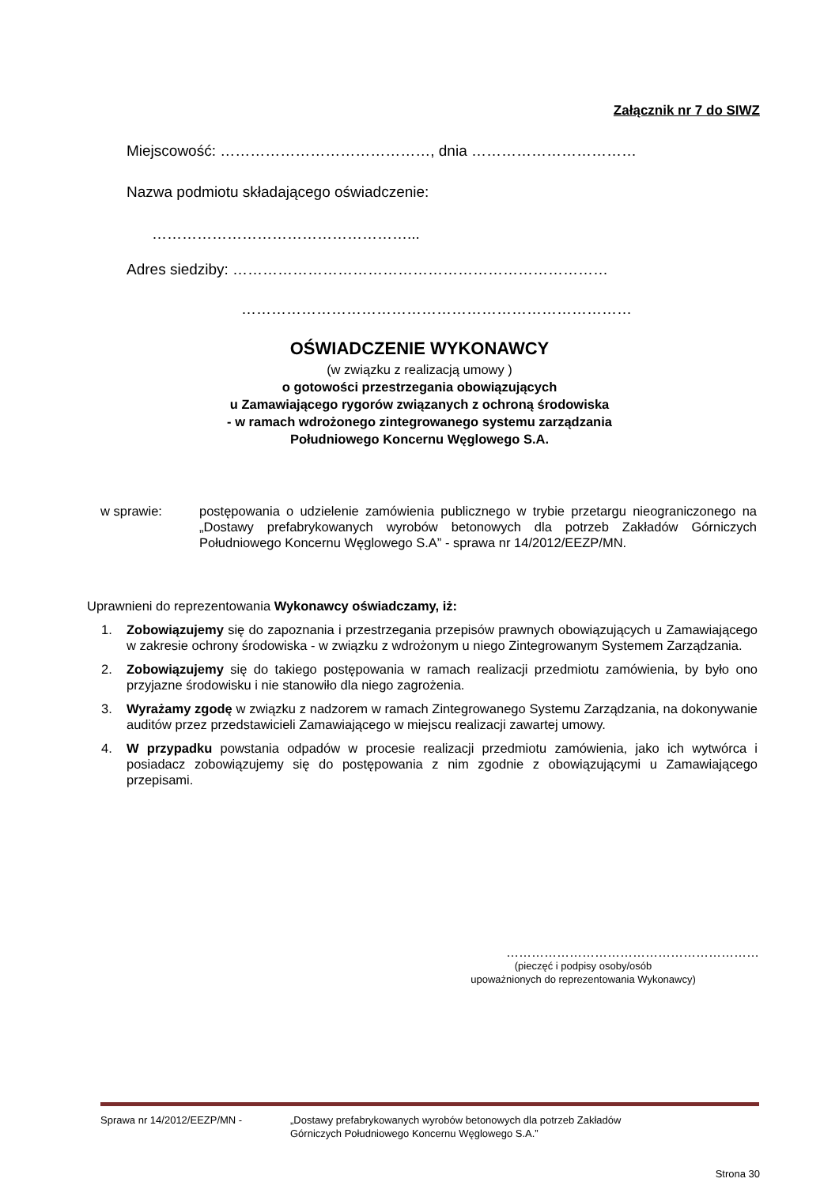Załącznik nr 7 do SIWZ
Miejscowość: ……………………………………, dnia ……………………………
Nazwa podmiotu składającego oświadczenie:
……………………………………………...
Adres siedziby: …………………………………………………………………
……………………………………………………………………
OŚWIADCZENIE WYKONAWCY
(w związku z realizacją umowy )
o gotowości przestrzegania obowiązujących
u Zamawiającego rygorów związanych z ochroną środowiska
- w ramach wdrożonego zintegrowanego systemu zarządzania
Południowego Koncernu Węglowego S.A.
w sprawie: postępowania o udzielenie zamówienia publicznego w trybie przetargu nieograniczonego na „Dostawy prefabrykowanych wyrobów betonowych dla potrzeb Zakładów Górniczych Południowego Koncernu Węglowego S.A” - sprawa nr 14/2012/EEZP/MN.
Uprawnieni do reprezentowania Wykonawcy oświadczamy, iż:
1. Zobowiązujemy się do zapoznania i przestrzegania przepisów prawnych obowiązujących u Zamawiającego w zakresie ochrony środowiska - w związku z wdrożonym u niego Zintegrowanym Systemem Zarządzania.
2. Zobowiązujemy się do takiego postępowania w ramach realizacji przedmiotu zamówienia, by było ono przyjazne środowisku i nie stanowiło dla niego zagrożenia.
3. Wyrażamy zgodę w związku z nadzorem w ramach Zintegrowanego Systemu Zarządzania, na dokonywanie auditów przez przedstawicieli Zamawiającego w miejscu realizacji zawartej umowy.
4. W przypadku powstania odpadów w procesie realizacji przedmiotu zamówienia, jako ich wytwórca i posiadacz zobowiązujemy się do postępowania z nim zgodnie z obowiązującymi u Zamawiającego przepisami.
……………………………………………………
(pieczęć i podpisy osoby/osób
upoważnionych do reprezentowania Wykonawcy)
Sprawa nr 14/2012/EEZP/MN - „Dostawy prefabrykowanych wyrobów betonowych dla potrzeb Zakładów
Górniczych Południowego Koncernu Węglowego S.A.”
Strona 30